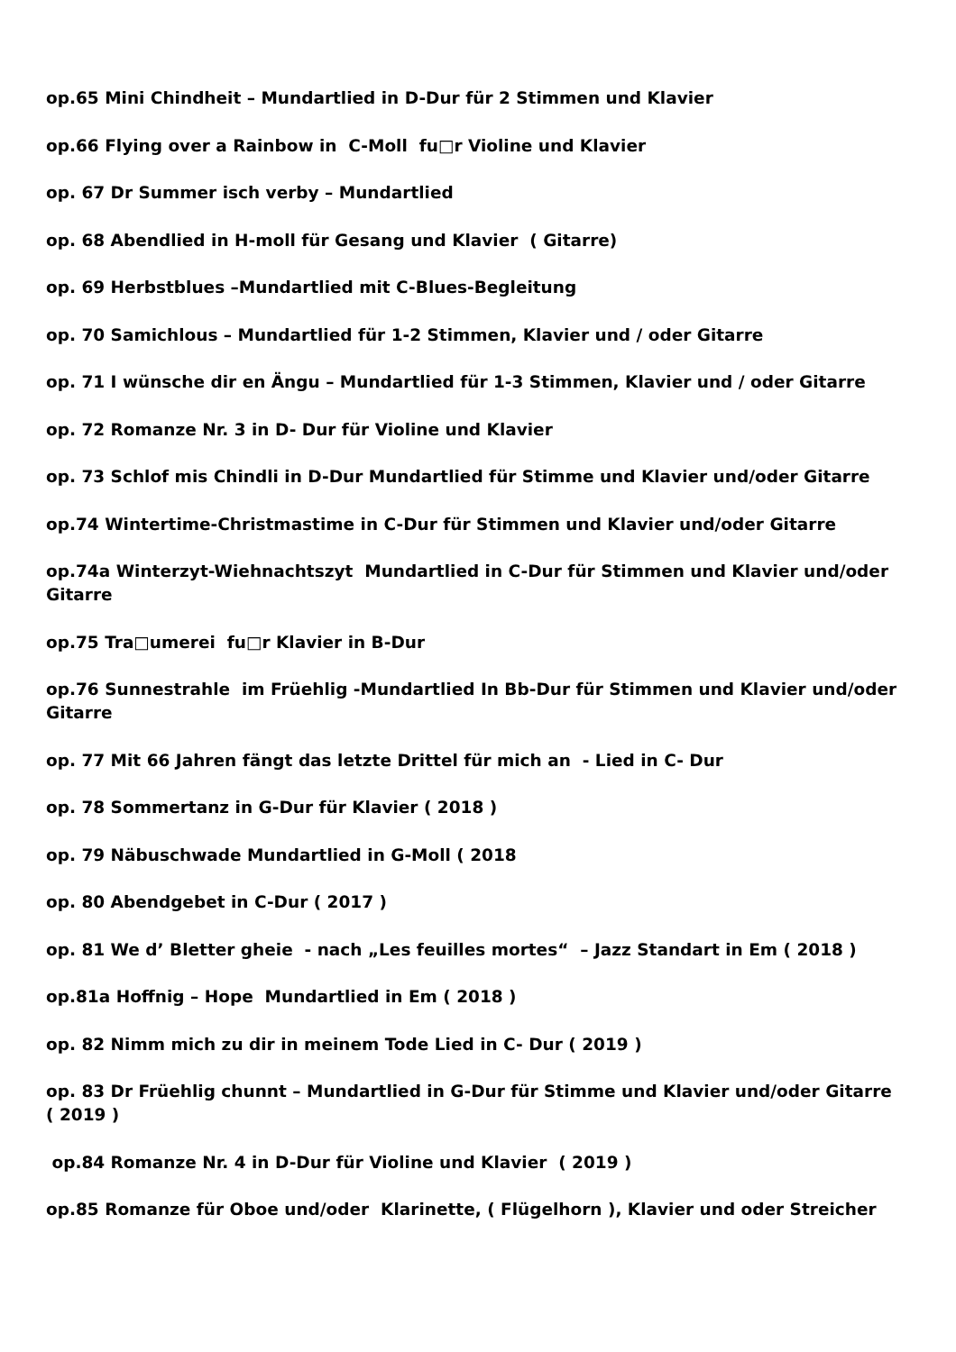op.65 Mini Chindheit – Mundartlied in D-Dur für 2 Stimmen und Klavier
op.66 Flying over a Rainbow in C-Moll fu□r Violine und Klavier
op. 67 Dr Summer isch verby – Mundartlied
op. 68 Abendlied in H-moll für Gesang und Klavier ( Gitarre)
op. 69 Herbstblues –Mundartlied mit C-Blues-Begleitung
op. 70 Samichlous – Mundartlied für 1-2 Stimmen, Klavier und / oder Gitarre
op. 71 I wünsche dir en Ängu – Mundartlied für 1-3 Stimmen, Klavier und / oder Gitarre
op. 72 Romanze Nr. 3 in D- Dur für Violine und Klavier
op. 73 Schlof mis Chindli in D-Dur Mundartlied für Stimme und Klavier und/oder Gitarre
op.74 Wintertime-Christmastime in C-Dur für Stimmen und Klavier und/oder Gitarre
op.74a Winterzyt-Wiehnachtszyt Mundartlied in C-Dur für Stimmen und Klavier und/oder Gitarre
op.75 Tra□umerei fu□r Klavier in B-Dur
op.76 Sunnestrahle im Früehlig -Mundartlied In Bb-Dur für Stimmen und Klavier und/oder Gitarre
op. 77 Mit 66 Jahren fängt das letzte Drittel für mich an - Lied in C- Dur
op. 78 Sommertanz in G-Dur für Klavier ( 2018 )
op. 79 Näbuschwade Mundartlied in G-Moll ( 2018
op. 80 Abendgebet in C-Dur ( 2017 )
op. 81 We d’ Bletter gheie - nach „Les feuilles mortes“ – Jazz Standart in Em ( 2018 )
op.81a Hoffnig – Hope Mundartlied in Em ( 2018 )
op. 82 Nimm mich zu dir in meinem Tode Lied in C- Dur ( 2019 )
op. 83 Dr Früehlig chunnt – Mundartlied in G-Dur für Stimme und Klavier und/oder Gitarre ( 2019 )
op.84 Romanze Nr. 4 in D-Dur für Violine und Klavier ( 2019 )
op.85 Romanze für Oboe und/oder Klarinette, ( Flügelhorn ), Klavier und oder Streicher